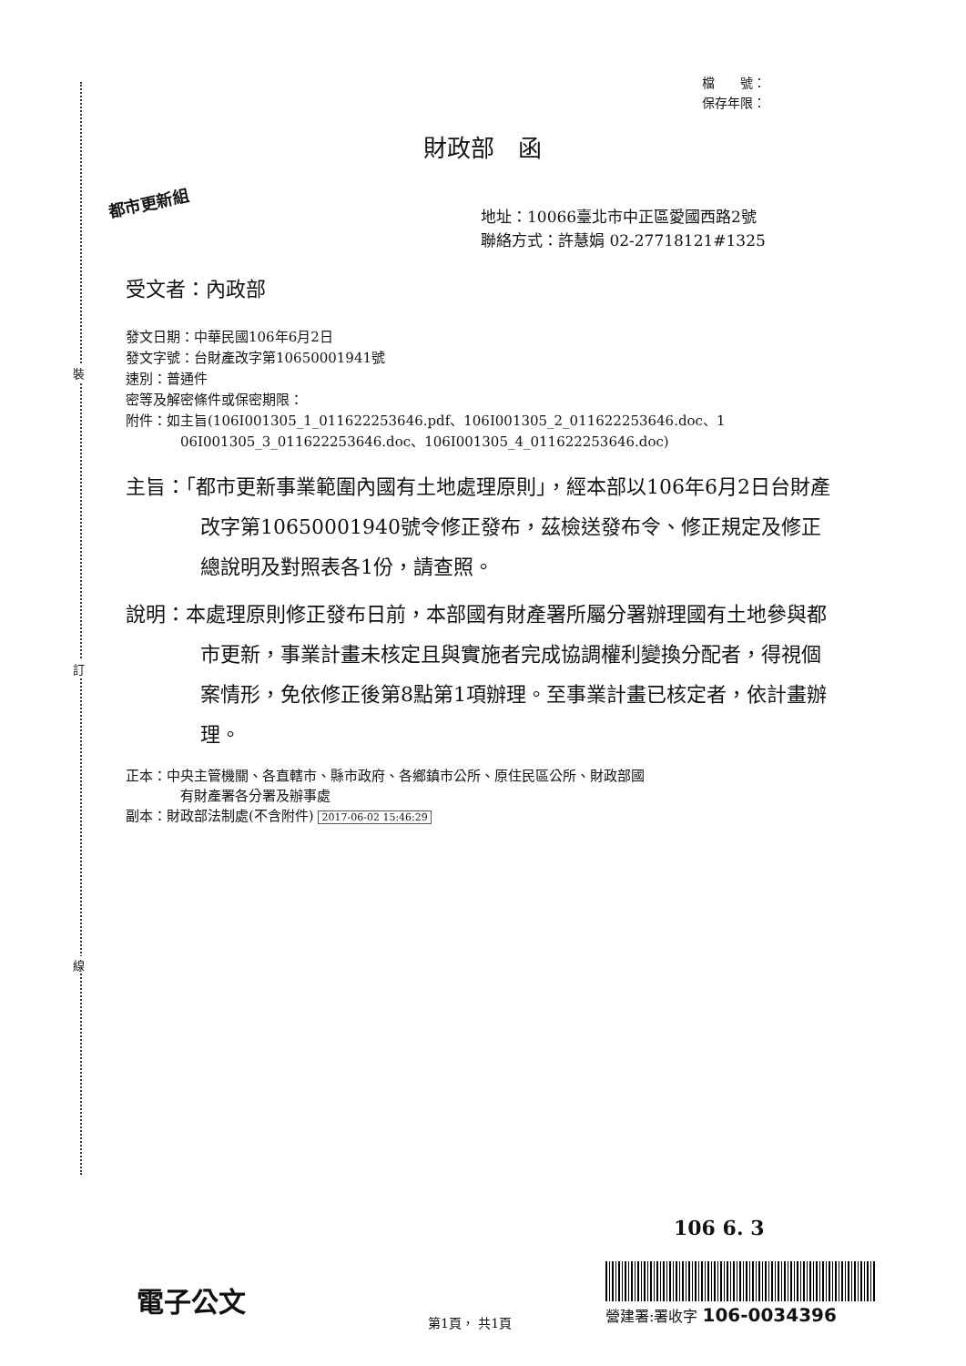裝
訂
線
檔　　號：
保存年限：
財政部　函
都市更新組
地址：10066臺北市中正區愛國西路2號
聯絡方式：許慧娟 02-27718121#1325
受文者：內政部
發文日期：中華民國106年6月2日
發文字號：台財產改字第10650001941號
速別：普通件
密等及解密條件或保密期限：
附件：如主旨(106I001305_1_011622253646.pdf、106I001305_2_011622253646.doc、1
06I001305_3_011622253646.doc、106I001305_4_011622253646.doc)
主旨：「都市更新事業範圍內國有土地處理原則」，經本部以106年6月2日台財產改字第10650001940號令修正發布，茲檢送發布令、修正規定及修正總說明及對照表各1份，請查照。
說明：本處理原則修正發布日前，本部國有財產署所屬分署辦理國有土地參與都市更新，事業計畫未核定且與實施者完成協調權利變換分配者，得視個案情形，免依修正後第8點第1項辦理。至事業計畫已核定者，依計畫辦理。
正本：中央主管機關、各直轄市、縣市政府、各鄉鎮市公所、原住民區公所、財政部國
有財產署各分署及辦事處
副本：財政部法制處(不含附件) 2017-06-02 15:46:29
106 6. 3
電子公文
營建署:署收字 106-0034396
第1頁， 共1頁